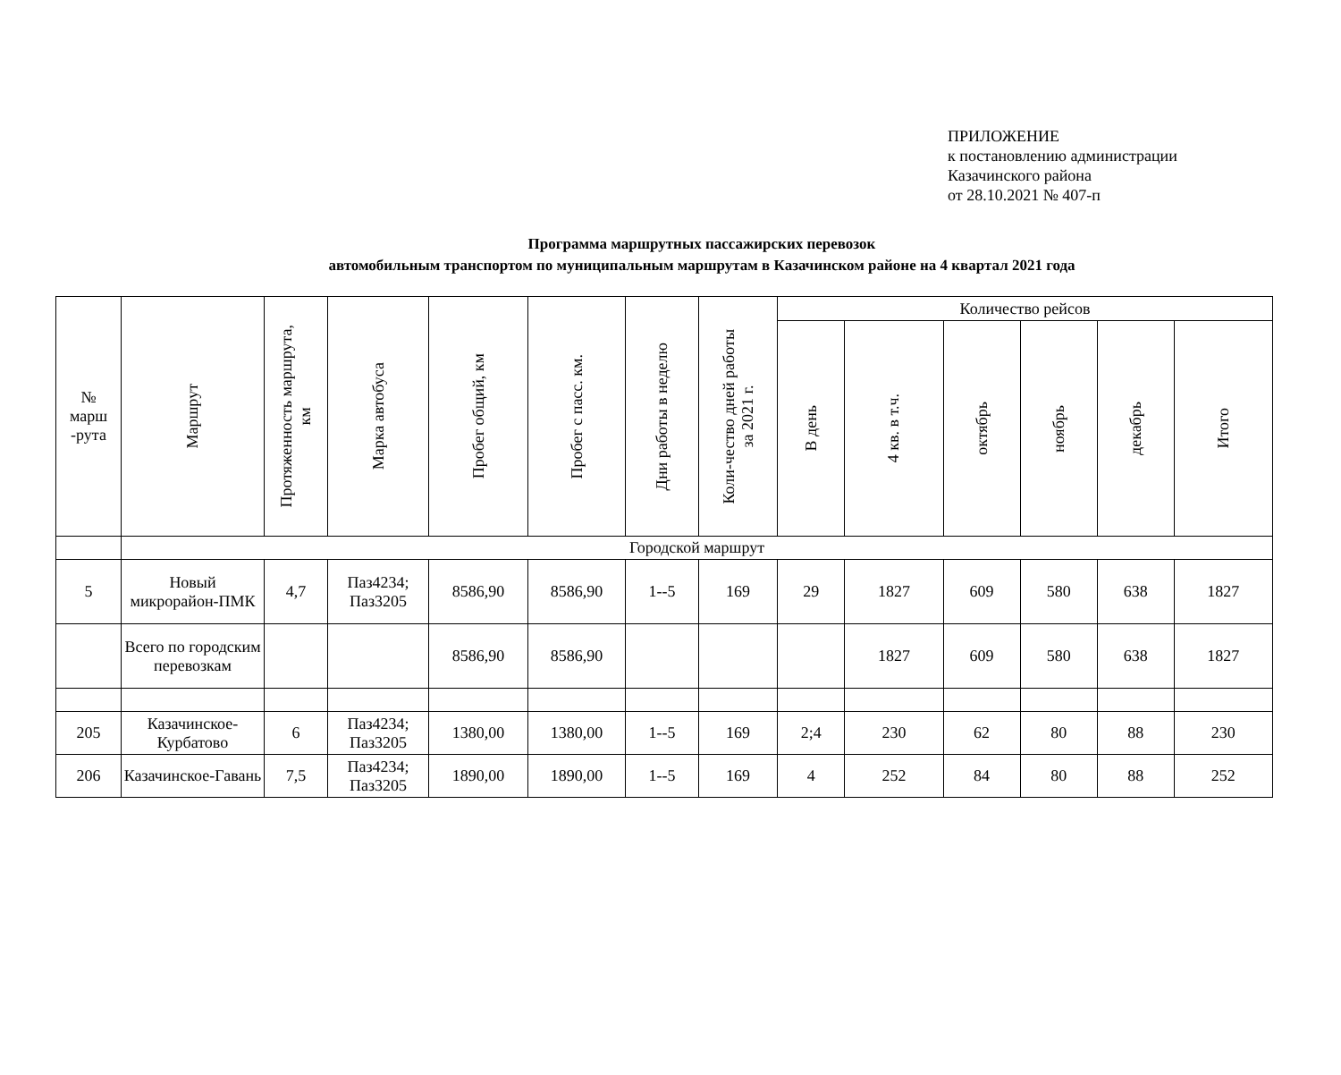ПРИЛОЖЕНИЕ
к постановлению администрации
Казачинского района
от 28.10.2021 № 407-п
Программа маршрутных пассажирских перевозок
автомобильным транспортом по муниципальным маршрутам в Казачинском районе на 4 квартал 2021 года
| № марш -рута | Маршрут | Протяженность маршрута, км | Марка автобуса | Пробег общий, км | Пробег с пасс. км. | Дни работы в неделю | Коли-чество дней работы за 2021 г. | Количество рейсов | | | | | |
| --- | --- | --- | --- | --- | --- | --- | --- | --- | --- | --- | --- | --- | --- |
| | | | | | | | | В день | 4 кв. в т.ч. | октябрь | ноябрь | декабрь | Итого |
| | Городской маршрут | | | | | | | | | | | | |
| 5 | Новый микрорайон-ПМК | 4,7 | Паз4234; Паз3205 | 8586,90 | 8586,90 | 1--5 | 169 | 29 | 1827 | 609 | 580 | 638 | 1827 |
| | Всего по городским перевозкам | | | 8586,90 | 8586,90 | | | | 1827 | 609 | 580 | 638 | 1827 |
| 205 | Казачинское-Курбатово | 6 | Паз4234; Паз3205 | 1380,00 | 1380,00 | 1--5 | 169 | 2;4 | 230 | 62 | 80 | 88 | 230 |
| 206 | Казачинское-Гавань | 7,5 | Паз4234; Паз3205 | 1890,00 | 1890,00 | 1--5 | 169 | 4 | 252 | 84 | 80 | 88 | 252 |